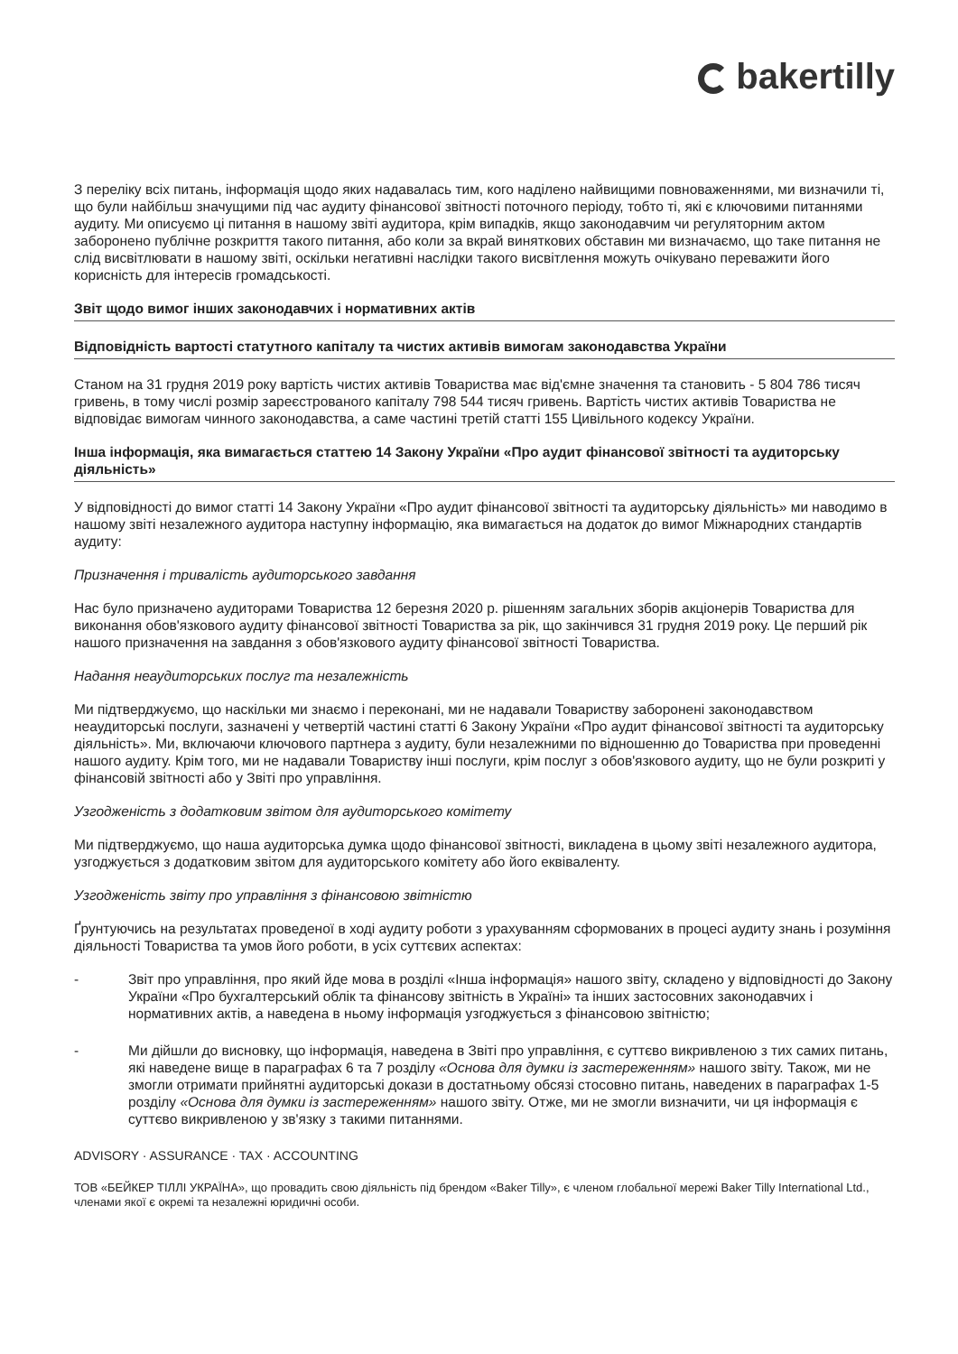bakertilly
З переліку всіх питань, інформація щодо яких надавалась тим, кого наділено найвищими повноваженнями, ми визначили ті, що були найбільш значущими під час аудиту фінансової звітності поточного періоду, тобто ті, які є ключовими питаннями аудиту. Ми описуємо ці питання в нашому звіті аудитора, крім випадків, якщо законодавчим чи регуляторним актом заборонено публічне розкриття такого питання, або коли за вкрай виняткових обставин ми визначаємо, що таке питання не слід висвітлювати в нашому звіті, оскільки негативні наслідки такого висвітлення можуть очікувано переважити його корисність для інтересів громадськості.
Звіт щодо вимог інших законодавчих і нормативних актів
Відповідність вартості статутного капіталу та чистих активів вимогам законодавства України
Станом на 31 грудня 2019 року вартість чистих активів Товариства має від'ємне значення та становить - 5 804 786 тисяч гривень, в тому числі розмір зареєстрованого капіталу 798 544 тисяч гривень. Вартість чистих активів Товариства не відповідає вимогам чинного законодавства, а саме частині третій статті 155 Цивільного кодексу України.
Інша інформація, яка вимагається статтею 14 Закону України «Про аудит фінансової звітності та аудиторську діяльність»
У відповідності до вимог статті 14 Закону України «Про аудит фінансової звітності та аудиторську діяльність» ми наводимо в нашому звіті незалежного аудитора наступну інформацію, яка вимагається на додаток до вимог Міжнародних стандартів аудиту:
Призначення і тривалість аудиторського завдання
Нас було призначено аудиторами Товариства 12 березня 2020 р. рішенням загальних зборів акціонерів Товариства для виконання обов'язкового аудиту фінансової звітності Товариства за рік, що закінчився 31 грудня 2019 року. Це перший рік нашого призначення на завдання з обов'язкового аудиту фінансової звітності Товариства.
Надання неаудиторських послуг та незалежність
Ми підтверджуємо, що наскільки ми знаємо і переконані, ми не надавали Товариству заборонені законодавством неаудиторські послуги, зазначені у четвертій частині статті 6 Закону України «Про аудит фінансової звітності та аудиторську діяльність». Ми, включаючи ключового партнера з аудиту, були незалежними по відношенню до Товариства при проведенні нашого аудиту. Крім того, ми не надавали Товариству інші послуги, крім послуг з обов'язкового аудиту, що не були розкриті у фінансовій звітності або у Звіті про управління.
Узгодженість з додатковим звітом для аудиторського комітету
Ми підтверджуємо, що наша аудиторська думка щодо фінансової звітності, викладена в цьому звіті незалежного аудитора, узгоджується з додатковим звітом для аудиторського комітету або його еквіваленту.
Узгодженість звіту про управління з фінансовою звітністю
Ґрунтуючись на результатах проведеної в ході аудиту роботи з урахуванням сформованих в процесі аудиту знань і розуміння діяльності Товариства та умов його роботи, в усіх суттєвих аспектах:
- Звіт про управління, про який йде мова в розділі «Інша інформація» нашого звіту, складено у відповідності до Закону України «Про бухгалтерський облік та фінансову звітність в Україні» та інших застосовних законодавчих і нормативних актів, а наведена в ньому інформація узгоджується з фінансовою звітністю;
- Ми дійшли до висновку, що інформація, наведена в Звіті про управління, є суттєво викривленою з тих самих питань, які наведене вище в параграфах 6 та 7 розділу «Основа для думки із застереженням» нашого звіту. Також, ми не змогли отримати прийнятні аудиторські докази в достатньому обсязі стосовно питань, наведених в параграфах 1-5 розділу «Основа для думки із застереженням» нашого звіту. Отже, ми не змогли визначити, чи ця інформація є суттєво викривленою у зв'язку з такими питаннями.
ADVISORY · ASSURANCE · TAX · ACCOUNTING
ТОВ «БЕЙКЕР ТІЛЛІ УКРАЇНА», що провадить свою діяльність під брендом «Baker Tilly», є членом глобальної мережі Baker Tilly International Ltd., членами якої є окремі та незалежні юридичні особи.